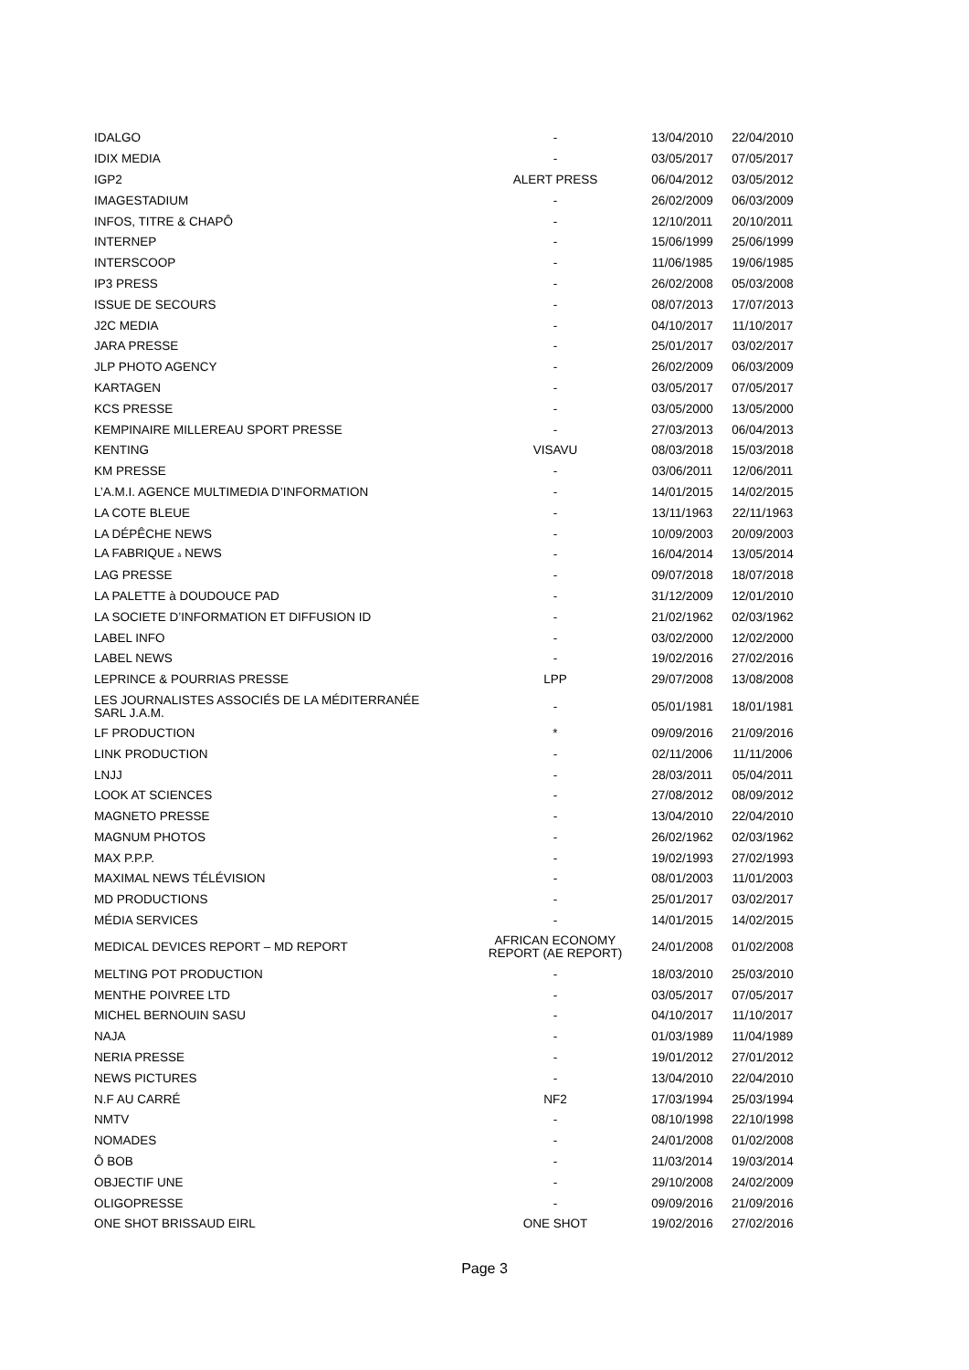| IDALGO | - | 13/04/2010 | 22/04/2010 |
| IDIX MEDIA | - | 03/05/2017 | 07/05/2017 |
| IGP2 | ALERT PRESS | 06/04/2012 | 03/05/2012 |
| IMAGESTADIUM | - | 26/02/2009 | 06/03/2009 |
| INFOS, TITRE & CHAPÔ | - | 12/10/2011 | 20/10/2011 |
| INTERNEP | - | 15/06/1999 | 25/06/1999 |
| INTERSCOOP | - | 11/06/1985 | 19/06/1985 |
| IP3 PRESS | - | 26/02/2008 | 05/03/2008 |
| ISSUE DE SECOURS | - | 08/07/2013 | 17/07/2013 |
| J2C MEDIA | - | 04/10/2017 | 11/10/2017 |
| JARA PRESSE | - | 25/01/2017 | 03/02/2017 |
| JLP PHOTO AGENCY | - | 26/02/2009 | 06/03/2009 |
| KARTAGEN | - | 03/05/2017 | 07/05/2017 |
| KCS PRESSE | - | 03/05/2000 | 13/05/2000 |
| KEMPINAIRE MILLEREAU SPORT PRESSE | - | 27/03/2013 | 06/04/2013 |
| KENTING | VISAVU | 08/03/2018 | 15/03/2018 |
| KM PRESSE | - | 03/06/2011 | 12/06/2011 |
| L’A.M.I. AGENCE MULTIMEDIA D’INFORMATION | - | 14/01/2015 | 14/02/2015 |
| LA COTE BLEUE | - | 13/11/1963 | 22/11/1963 |
| LA DÉPÊCHE NEWS | - | 10/09/2003 | 20/09/2003 |
| LA FABRIQUE à NEWS | - | 16/04/2014 | 13/05/2014 |
| LAG PRESSE | - | 09/07/2018 | 18/07/2018 |
| LA PALETTE à DOUDOUCE PAD | - | 31/12/2009 | 12/01/2010 |
| LA SOCIETE D’INFORMATION ET DIFFUSION ID | - | 21/02/1962 | 02/03/1962 |
| LABEL INFO | - | 03/02/2000 | 12/02/2000 |
| LABEL NEWS | - | 19/02/2016 | 27/02/2016 |
| LEPRINCE & POURRIAS PRESSE | LPP | 29/07/2008 | 13/08/2008 |
| LES JOURNALISTES ASSOCIÉS DE LA MÉDITERRANÉE SARL J.A.M. | - | 05/01/1981 | 18/01/1981 |
| LF PRODUCTION | * | 09/09/2016 | 21/09/2016 |
| LINK PRODUCTION | - | 02/11/2006 | 11/11/2006 |
| LNJJ | - | 28/03/2011 | 05/04/2011 |
| LOOK AT SCIENCES | - | 27/08/2012 | 08/09/2012 |
| MAGNETO PRESSE | - | 13/04/2010 | 22/04/2010 |
| MAGNUM PHOTOS | - | 26/02/1962 | 02/03/1962 |
| MAX P.P.P. | - | 19/02/1993 | 27/02/1993 |
| MAXIMAL NEWS TÉLÉVISION | - | 08/01/2003 | 11/01/2003 |
| MD PRODUCTIONS | - | 25/01/2017 | 03/02/2017 |
| MÉDIA SERVICES | - | 14/01/2015 | 14/02/2015 |
| MEDICAL DEVICES REPORT – MD REPORT | AFRICAN ECONOMY REPORT (AE REPORT) | 24/01/2008 | 01/02/2008 |
| MELTING POT PRODUCTION | - | 18/03/2010 | 25/03/2010 |
| MENTHE POIVREE LTD | - | 03/05/2017 | 07/05/2017 |
| MICHEL BERNOUIN SASU | - | 04/10/2017 | 11/10/2017 |
| NAJA | - | 01/03/1989 | 11/04/1989 |
| NERIA PRESSE | - | 19/01/2012 | 27/01/2012 |
| NEWS PICTURES | - | 13/04/2010 | 22/04/2010 |
| N.F AU CARRÉ | NF2 | 17/03/1994 | 25/03/1994 |
| NMTV | - | 08/10/1998 | 22/10/1998 |
| NOMADES | - | 24/01/2008 | 01/02/2008 |
| Ô BOB | - | 11/03/2014 | 19/03/2014 |
| OBJECTIF UNE | - | 29/10/2008 | 24/02/2009 |
| OLIGOPRESSE | - | 09/09/2016 | 21/09/2016 |
| ONE SHOT BRISSAUD EIRL | ONE SHOT | 19/02/2016 | 27/02/2016 |
Page 3